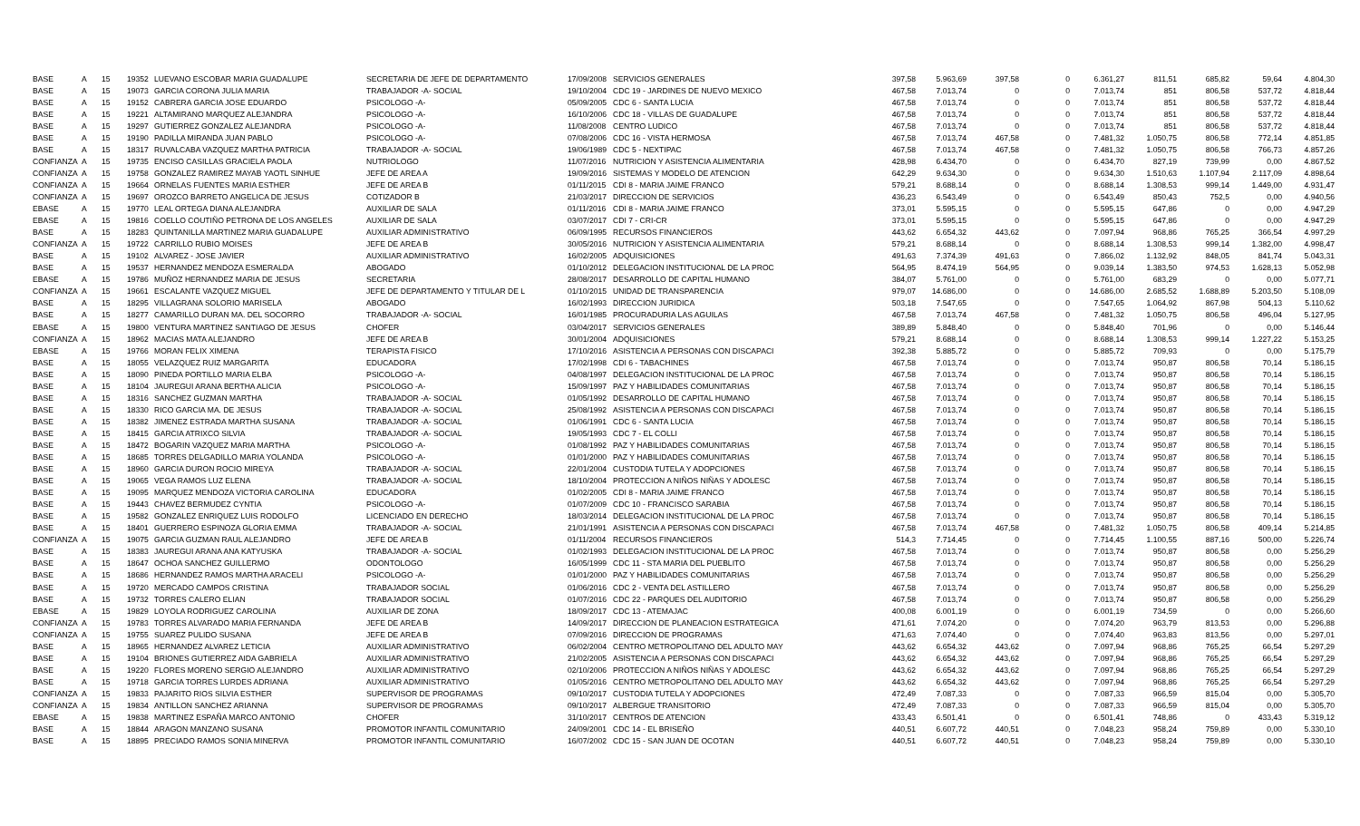| BASE | A | 15 | 19352 | LUEVANO ESCOBAR MARIA GUADALUPE | SECRETARIA DE JEFE DE DEPARTAMENTO | 17/09/2008 | SERVICIOS GENERALES | 397,58 | 5.963,69 | 397,58 | 0 | 6.361,27 | 811,51 | 685,82 | 59,64 | 4.804,30 |
| BASE | A | 15 | 19073 | GARCIA CORONA JULIA MARIA | TRABAJADOR -A- SOCIAL | 19/10/2004 | CDC 19 - JARDINES DE NUEVO MEXICO | 467,58 | 7.013,74 | 0 | 0 | 7.013,74 | 851 | 806,58 | 537,72 | 4.818,44 |
| BASE | A | 15 | 19152 | CABRERA GARCIA JOSE EDUARDO | PSICOLOGO -A- | 05/09/2005 | CDC 6 - SANTA LUCIA | 467,58 | 7.013,74 | 0 | 0 | 7.013,74 | 851 | 806,58 | 537,72 | 4.818,44 |
| BASE | A | 15 | 19221 | ALTAMIRANO MARQUEZ ALEJANDRA | PSICOLOGO -A- | 16/10/2006 | CDC 18 - VILLAS DE GUADALUPE | 467,58 | 7.013,74 | 0 | 0 | 7.013,74 | 851 | 806,58 | 537,72 | 4.818,44 |
| BASE | A | 15 | 19297 | GUTIERREZ GONZALEZ ALEJANDRA | PSICOLOGO -A- | 11/08/2008 | CENTRO LUDICO | 467,58 | 7.013,74 | 0 | 0 | 7.013,74 | 851 | 806,58 | 537,72 | 4.818,44 |
| BASE | A | 15 | 19190 | PADILLA MIRANDA JUAN PABLO | PSICOLOGO -A- | 07/08/2006 | CDC 16 - VISTA HERMOSA | 467,58 | 7.013,74 | 467,58 | 0 | 7.481,32 | 1.050,75 | 806,58 | 772,14 | 4.851,85 |
| BASE | A | 15 | 18317 | RUVALCABA VAZQUEZ MARTHA PATRICIA | TRABAJADOR -A- SOCIAL | 19/06/1989 | CDC 5 - NEXTIPAC | 467,58 | 7.013,74 | 467,58 | 0 | 7.481,32 | 1.050,75 | 806,58 | 766,73 | 4.857,26 |
| CONFIANZA | A | 15 | 19735 | ENCISO CASILLAS GRACIELA PAOLA | NUTRIOLOGO | 11/07/2016 | NUTRICION Y ASISTENCIA ALIMENTARIA | 428,98 | 6.434,70 | 0 | 0 | 6.434,70 | 827,19 | 739,99 | 0,00 | 4.867,52 |
| CONFIANZA | A | 15 | 19758 | GONZALEZ RAMIREZ MAYAB YAOTL SINHUE | JEFE DE AREA A | 19/09/2016 | SISTEMAS Y MODELO DE ATENCION | 642,29 | 9.634,30 | 0 | 0 | 9.634,30 | 1.510,63 | 1.107,94 | 2.117,09 | 4.898,64 |
| CONFIANZA | A | 15 | 19664 | ORNELAS FUENTES MARIA ESTHER | JEFE DE AREA B | 01/11/2015 | CDI 8 - MARIA JAIME FRANCO | 579,21 | 8.688,14 | 0 | 0 | 8.688,14 | 1.308,53 | 999,14 | 1.449,00 | 4.931,47 |
| CONFIANZA | A | 15 | 19697 | OROZCO BARRETO ANGELICA DE JESUS | COTIZADOR B | 21/03/2017 | DIRECCION DE SERVICIOS | 436,23 | 6.543,49 | 0 | 0 | 6.543,49 | 850,43 | 752,5 | 0,00 | 4.940,56 |
| EBASE | A | 15 | 19770 | LEAL ORTEGA DIANA ALEJANDRA | AUXILIAR DE SALA | 01/11/2016 | CDI 8 - MARIA JAIME FRANCO | 373,01 | 5.595,15 | 0 | 0 | 5.595,15 | 647,86 | 0 | 0,00 | 4.947,29 |
| EBASE | A | 15 | 19816 | COELLO COUTIÑO PETRONA DE LOS ANGELES | AUXILIAR DE SALA | 03/07/2017 | CDI 7 - CRI-CR | 373,01 | 5.595,15 | 0 | 0 | 5.595,15 | 647,86 | 0 | 0,00 | 4.947,29 |
| BASE | A | 15 | 18283 | QUINTANILLA MARTINEZ MARIA GUADALUPE | AUXILIAR ADMINISTRATIVO | 06/09/1995 | RECURSOS FINANCIEROS | 443,62 | 6.654,32 | 443,62 | 0 | 7.097,94 | 968,86 | 765,25 | 366,54 | 4.997,29 |
| CONFIANZA | A | 15 | 19722 | CARRILLO RUBIO MOISES | JEFE DE AREA B | 30/05/2016 | NUTRICION Y ASISTENCIA ALIMENTARIA | 579,21 | 8.688,14 | 0 | 0 | 8.688,14 | 1.308,53 | 999,14 | 1.382,00 | 4.998,47 |
| BASE | A | 15 | 19102 | ALVAREZ - JOSE JAVIER | AUXILIAR ADMINISTRATIVO | 16/02/2005 | ADQUISICIONES | 491,63 | 7.374,39 | 491,63 | 0 | 7.866,02 | 1.132,92 | 848,05 | 841,74 | 5.043,31 |
| BASE | A | 15 | 19537 | HERNANDEZ MENDOZA ESMERALDA | ABOGADO | 01/10/2012 | DELEGACION INSTITUCIONAL DE LA PROC | 564,95 | 8.474,19 | 564,95 | 0 | 9.039,14 | 1.383,50 | 974,53 | 1.628,13 | 5.052,98 |
| EBASE | A | 15 | 19786 | MUÑOZ HERNANDEZ MARIA DE JESUS | SECRETARIA | 28/08/2017 | DESARROLLO DE CAPITAL HUMANO | 384,07 | 5.761,00 | 0 | 0 | 5.761,00 | 683,29 | 0 | 0,00 | 5.077,71 |
| CONFIANZA | A | 15 | 19661 | ESCALANTE VAZQUEZ MIGUEL | JEFE DE DEPARTAMENTO Y TITULAR DE L | 01/10/2015 | UNIDAD DE TRANSPARENCIA | 979,07 | 14.686,00 | 0 | 0 | 14.686,00 | 2.685,52 | 1.688,89 | 5.203,50 | 5.108,09 |
| BASE | A | 15 | 18295 | VILLAGRANA SOLORIO MARISELA | ABOGADO | 16/02/1993 | DIRECCION JURIDICA | 503,18 | 7.547,65 | 0 | 0 | 7.547,65 | 1.064,92 | 867,98 | 504,13 | 5.110,62 |
| BASE | A | 15 | 18277 | CAMARILLO DURAN MA. DEL SOCORRO | TRABAJADOR -A- SOCIAL | 16/01/1985 | PROCURADURIA LAS AGUILAS | 467,58 | 7.013,74 | 467,58 | 0 | 7.481,32 | 1.050,75 | 806,58 | 496,04 | 5.127,95 |
| EBASE | A | 15 | 19800 | VENTURA MARTINEZ SANTIAGO DE JESUS | CHOFER | 03/04/2017 | SERVICIOS GENERALES | 389,89 | 5.848,40 | 0 | 0 | 5.848,40 | 701,96 | 0 | 0,00 | 5.146,44 |
| CONFIANZA | A | 15 | 18962 | MACIAS MATA ALEJANDRO | JEFE DE AREA B | 30/01/2004 | ADQUISICIONES | 579,21 | 8.688,14 | 0 | 0 | 8.688,14 | 1.308,53 | 999,14 | 1.227,22 | 5.153,25 |
| EBASE | A | 15 | 19766 | MORAN FELIX XIMENA | TERAPISTA FISICO | 17/10/2016 | ASISTENCIA A PERSONAS CON DISCAPACI | 392,38 | 5.885,72 | 0 | 0 | 5.885,72 | 709,93 | 0 | 0,00 | 5.175,79 |
| BASE | A | 15 | 18055 | VELAZQUEZ RUIZ MARGARITA | EDUCADORA | 17/02/1998 | CDI 6 - TABACHINES | 467,58 | 7.013,74 | 0 | 0 | 7.013,74 | 950,87 | 806,58 | 70,14 | 5.186,15 |
| BASE | A | 15 | 18090 | PINEDA PORTILLO MARIA ELBA | PSICOLOGO -A- | 04/08/1997 | DELEGACION INSTITUCIONAL DE LA PROC | 467,58 | 7.013,74 | 0 | 0 | 7.013,74 | 950,87 | 806,58 | 70,14 | 5.186,15 |
| BASE | A | 15 | 18104 | JAUREGUI ARANA BERTHA ALICIA | PSICOLOGO -A- | 15/09/1997 | PAZ Y HABILIDADES COMUNITARIAS | 467,58 | 7.013,74 | 0 | 0 | 7.013,74 | 950,87 | 806,58 | 70,14 | 5.186,15 |
| BASE | A | 15 | 18316 | SANCHEZ GUZMAN MARTHA | TRABAJADOR -A- SOCIAL | 01/05/1992 | DESARROLLO DE CAPITAL HUMANO | 467,58 | 7.013,74 | 0 | 0 | 7.013,74 | 950,87 | 806,58 | 70,14 | 5.186,15 |
| BASE | A | 15 | 18330 | RICO GARCIA MA. DE JESUS | TRABAJADOR -A- SOCIAL | 25/08/1992 | ASISTENCIA A PERSONAS CON DISCAPACI | 467,58 | 7.013,74 | 0 | 0 | 7.013,74 | 950,87 | 806,58 | 70,14 | 5.186,15 |
| BASE | A | 15 | 18382 | JIMENEZ ESTRADA MARTHA SUSANA | TRABAJADOR -A- SOCIAL | 01/06/1991 | CDC 6 - SANTA LUCIA | 467,58 | 7.013,74 | 0 | 0 | 7.013,74 | 950,87 | 806,58 | 70,14 | 5.186,15 |
| BASE | A | 15 | 18415 | GARCIA ATRIXCO SILVIA | TRABAJADOR -A- SOCIAL | 19/05/1993 | CDC 7 - EL COLLI | 467,58 | 7.013,74 | 0 | 0 | 7.013,74 | 950,87 | 806,58 | 70,14 | 5.186,15 |
| BASE | A | 15 | 18472 | BOGARIN VAZQUEZ MARIA MARTHA | PSICOLOGO -A- | 01/08/1992 | PAZ Y HABILIDADES COMUNITARIAS | 467,58 | 7.013,74 | 0 | 0 | 7.013,74 | 950,87 | 806,58 | 70,14 | 5.186,15 |
| BASE | A | 15 | 18685 | TORRES DELGADILLO MARIA YOLANDA | PSICOLOGO -A- | 01/01/2000 | PAZ Y HABILIDADES COMUNITARIAS | 467,58 | 7.013,74 | 0 | 0 | 7.013,74 | 950,87 | 806,58 | 70,14 | 5.186,15 |
| BASE | A | 15 | 18960 | GARCIA DURON ROCIO MIREYA | TRABAJADOR -A- SOCIAL | 22/01/2004 | CUSTODIA TUTELA Y ADOPCIONES | 467,58 | 7.013,74 | 0 | 0 | 7.013,74 | 950,87 | 806,58 | 70,14 | 5.186,15 |
| BASE | A | 15 | 19065 | VEGA RAMOS LUZ ELENA | TRABAJADOR -A- SOCIAL | 18/10/2004 | PROTECCION A NIÑOS NIÑAS Y ADOLESC | 467,58 | 7.013,74 | 0 | 0 | 7.013,74 | 950,87 | 806,58 | 70,14 | 5.186,15 |
| BASE | A | 15 | 19095 | MARQUEZ MENDOZA VICTORIA CAROLINA | EDUCADORA | 01/02/2005 | CDI 8 - MARIA JAIME FRANCO | 467,58 | 7.013,74 | 0 | 0 | 7.013,74 | 950,87 | 806,58 | 70,14 | 5.186,15 |
| BASE | A | 15 | 19443 | CHAVEZ BERMUDEZ CYNTIA | PSICOLOGO -A- | 01/07/2009 | CDC 10 - FRANCISCO SARABIA | 467,58 | 7.013,74 | 0 | 0 | 7.013,74 | 950,87 | 806,58 | 70,14 | 5.186,15 |
| BASE | A | 15 | 19582 | GONZALEZ ENRIQUEZ LUIS RODOLFO | LICENCIADO EN DERECHO | 18/03/2014 | DELEGACION INSTITUCIONAL DE LA PROC | 467,58 | 7.013,74 | 0 | 0 | 7.013,74 | 950,87 | 806,58 | 70,14 | 5.186,15 |
| BASE | A | 15 | 18401 | GUERRERO ESPINOZA GLORIA EMMA | TRABAJADOR -A- SOCIAL | 21/01/1991 | ASISTENCIA A PERSONAS CON DISCAPACI | 467,58 | 7.013,74 | 467,58 | 0 | 7.481,32 | 1.050,75 | 806,58 | 409,14 | 5.214,85 |
| CONFIANZA | A | 15 | 19075 | GARCIA GUZMAN RAUL ALEJANDRO | JEFE DE AREA B | 01/11/2004 | RECURSOS FINANCIEROS | 514,3 | 7.714,45 | 0 | 0 | 7.714,45 | 1.100,55 | 887,16 | 500,00 | 5.226,74 |
| BASE | A | 15 | 18383 | JAUREGUI ARANA ANA KATYUSKA | TRABAJADOR -A- SOCIAL | 01/02/1993 | DELEGACION INSTITUCIONAL DE LA PROC | 467,58 | 7.013,74 | 0 | 0 | 7.013,74 | 950,87 | 806,58 | 0,00 | 5.256,29 |
| BASE | A | 15 | 18647 | OCHOA SANCHEZ GUILLERMO | ODONTOLOGO | 16/05/1999 | CDC 11 - STA MARIA DEL PUEBLITO | 467,58 | 7.013,74 | 0 | 0 | 7.013,74 | 950,87 | 806,58 | 0,00 | 5.256,29 |
| BASE | A | 15 | 18686 | HERNANDEZ RAMOS MARTHA ARACELI | PSICOLOGO -A- | 01/01/2000 | PAZ Y HABILIDADES COMUNITARIAS | 467,58 | 7.013,74 | 0 | 0 | 7.013,74 | 950,87 | 806,58 | 0,00 | 5.256,29 |
| BASE | A | 15 | 19720 | MERCADO CAMPOS CRISTINA | TRABAJADOR SOCIAL | 01/06/2016 | CDC 2 - VENTA DEL ASTILLERO | 467,58 | 7.013,74 | 0 | 0 | 7.013,74 | 950,87 | 806,58 | 0,00 | 5.256,29 |
| BASE | A | 15 | 19732 | TORRES CALERO ELIAN | TRABAJADOR SOCIAL | 01/07/2016 | CDC 22 - PARQUES DEL AUDITORIO | 467,58 | 7.013,74 | 0 | 0 | 7.013,74 | 950,87 | 806,58 | 0,00 | 5.256,29 |
| EBASE | A | 15 | 19829 | LOYOLA RODRIGUEZ CAROLINA | AUXILIAR DE ZONA | 18/09/2017 | CDC 13 - ATEMAJAC | 400,08 | 6.001,19 | 0 | 0 | 6.001,19 | 734,59 | 0 | 0,00 | 5.266,60 |
| CONFIANZA | A | 15 | 19783 | TORRES ALVARADO MARIA FERNANDA | JEFE DE AREA B | 14/09/2017 | DIRECCION DE PLANEACION ESTRATEGICA | 471,61 | 7.074,20 | 0 | 0 | 7.074,20 | 963,79 | 813,53 | 0,00 | 5.296,88 |
| CONFIANZA | A | 15 | 19755 | SUAREZ PULIDO SUSANA | JEFE DE AREA B | 07/09/2016 | DIRECCION DE PROGRAMAS | 471,63 | 7.074,40 | 0 | 0 | 7.074,40 | 963,83 | 813,56 | 0,00 | 5.297,01 |
| BASE | A | 15 | 18965 | HERNANDEZ ALVAREZ LETICIA | AUXILIAR ADMINISTRATIVO | 06/02/2004 | CENTRO METROPOLITANO DEL ADULTO MAY | 443,62 | 6.654,32 | 443,62 | 0 | 7.097,94 | 968,86 | 765,25 | 66,54 | 5.297,29 |
| BASE | A | 15 | 19104 | BRIONES GUTIERREZ AIDA GABRIELA | AUXILIAR ADMINISTRATIVO | 21/02/2005 | ASISTENCIA A PERSONAS CON DISCAPACI | 443,62 | 6.654,32 | 443,62 | 0 | 7.097,94 | 968,86 | 765,25 | 66,54 | 5.297,29 |
| BASE | A | 15 | 19220 | FLORES MORENO SERGIO ALEJANDRO | AUXILIAR ADMINISTRATIVO | 02/10/2006 | PROTECCION A NIÑOS NIÑAS Y ADOLESC | 443,62 | 6.654,32 | 443,62 | 0 | 7.097,94 | 968,86 | 765,25 | 66,54 | 5.297,29 |
| BASE | A | 15 | 19718 | GARCIA TORRES LURDES ADRIANA | AUXILIAR ADMINISTRATIVO | 01/05/2016 | CENTRO METROPOLITANO DEL ADULTO MAY | 443,62 | 6.654,32 | 443,62 | 0 | 7.097,94 | 968,86 | 765,25 | 66,54 | 5.297,29 |
| CONFIANZA | A | 15 | 19833 | PAJARITO RIOS SILVIA ESTHER | SUPERVISOR DE PROGRAMAS | 09/10/2017 | CUSTODIA TUTELA Y ADOPCIONES | 472,49 | 7.087,33 | 0 | 0 | 7.087,33 | 966,59 | 815,04 | 0,00 | 5.305,70 |
| CONFIANZA | A | 15 | 19834 | ANTILLON SANCHEZ ARIANNA | SUPERVISOR DE PROGRAMAS | 09/10/2017 | ALBERGUE TRANSITORIO | 472,49 | 7.087,33 | 0 | 0 | 7.087,33 | 966,59 | 815,04 | 0,00 | 5.305,70 |
| EBASE | A | 15 | 19838 | MARTINEZ ESPAÑA MARCO ANTONIO | CHOFER | 31/10/2017 | CENTROS DE ATENCION | 433,43 | 6.501,41 | 0 | 0 | 6.501,41 | 748,86 | 0 | 433,43 | 5.319,12 |
| BASE | A | 15 | 18844 | ARAGON MANZANO SUSANA | PROMOTOR INFANTIL COMUNITARIO | 24/09/2001 | CDC 14 - EL BRISEÑO | 440,51 | 6.607,72 | 440,51 | 0 | 7.048,23 | 958,24 | 759,89 | 0,00 | 5.330,10 |
| BASE | A | 15 | 18895 | PRECIADO RAMOS SONIA MINERVA | PROMOTOR INFANTIL COMUNITARIO | 16/07/2002 | CDC 15 - SAN JUAN DE OCOTAN | 440,51 | 6.607,72 | 440,51 | 0 | 7.048,23 | 958,24 | 759,89 | 0,00 | 5.330,10 |